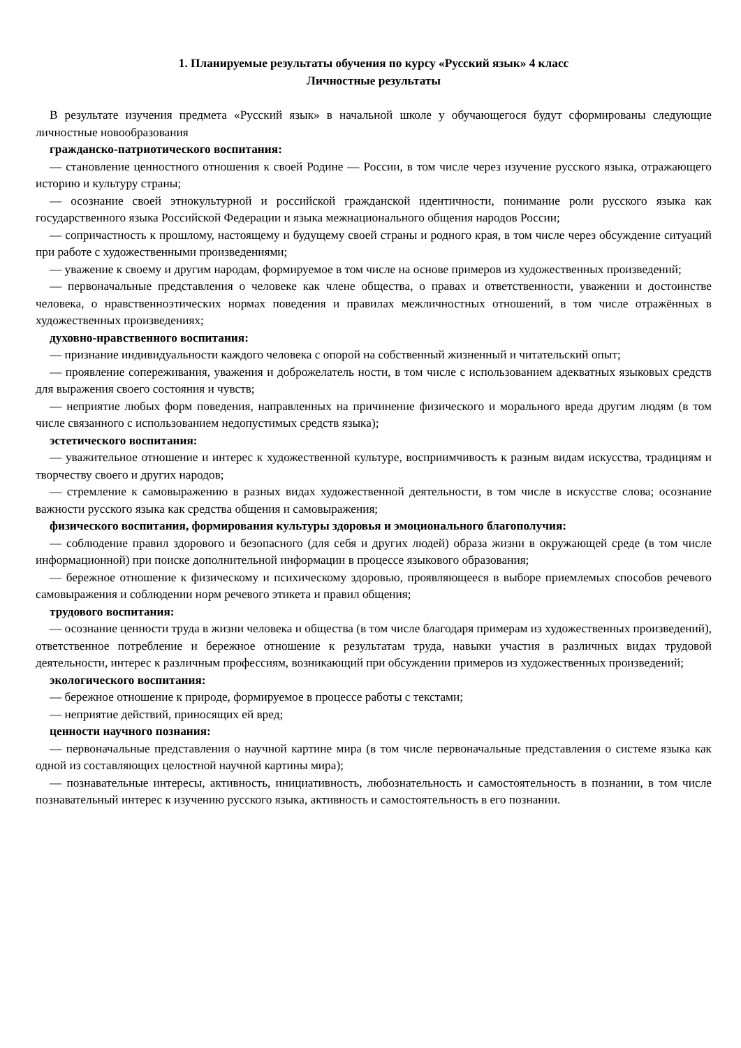1. Планируемые результаты обучения по курсу «Русский язык» 4 класс
Личностные результаты
В результате изучения предмета «Русский язык» в начальной школе у обучающегося будут сформированы следующие личностные новообразования
гражданско-патриотического воспитания:
— становление ценностного отношения к своей Родине — России, в том числе через изучение русского языка, отражающего историю и культуру страны;
— осознание своей этнокультурной и российской гражданской идентичности, понимание роли русского языка как государственного языка Российской Федерации и языка межнационального общения народов России;
— сопричастность к прошлому, настоящему и будущему своей страны и родного края, в том числе через обсуждение ситуаций при работе с художественными произведениями;
— уважение к своему и другим народам, формируемое в том числе на основе примеров из художественных произведений;
— первоначальные представления о человеке как члене общества, о правах и ответственности, уважении и достоинстве человека, о нравственноэтических нормах поведения и правилах межличностных отношений, в том числе отражённых в художественных произведениях;
духовно-нравственного воспитания:
— признание индивидуальности каждого человека с опорой на собственный жизненный и читательский опыт;
— проявление сопереживания, уважения и доброжелатель ности, в том числе с использованием адекватных языковых средств для выражения своего состояния и чувств;
— неприятие любых форм поведения, направленных на причинение физического и морального вреда другим людям (в том числе связанного с использованием недопустимых средств языка);
эстетического воспитания:
— уважительное отношение и интерес к художественной культуре, восприимчивость к разным видам искусства, традициям и творчеству своего и других народов;
— стремление к самовыражению в разных видах художественной деятельности, в том числе в искусстве слова; осознание важности русского языка как средства общения и самовыражения;
физического воспитания, формирования культуры здоровья и эмоционального благополучия:
— соблюдение правил здорового и безопасного (для себя и других людей) образа жизни в окружающей среде (в том числе информационной) при поиске дополнительной информации в процессе языкового образования;
— бережное отношение к физическому и психическому здоровью, проявляющееся в выборе приемлемых способов речевого самовыражения и соблюдении норм речевого этикета и правил общения;
трудового воспитания:
— осознание ценности труда в жизни человека и общества (в том числе благодаря примерам из художественных произведений), ответственное потребление и бережное отношение к результатам труда, навыки участия в различных видах трудовой деятельности, интерес к различным профессиям, возникающий при обсуждении примеров из художественных произведений;
экологического воспитания:
— бережное отношение к природе, формируемое в процессе работы с текстами;
— неприятие действий, приносящих ей вред;
ценности научного познания:
— первоначальные представления о научной картине мира (в том числе первоначальные представления о системе языка как одной из составляющих целостной научной картины мира);
— познавательные интересы, активность, инициативность, любознательность и самостоятельность в познании, в том числе познавательный интерес к изучению русского языка, активность и самостоятельность в его познании.